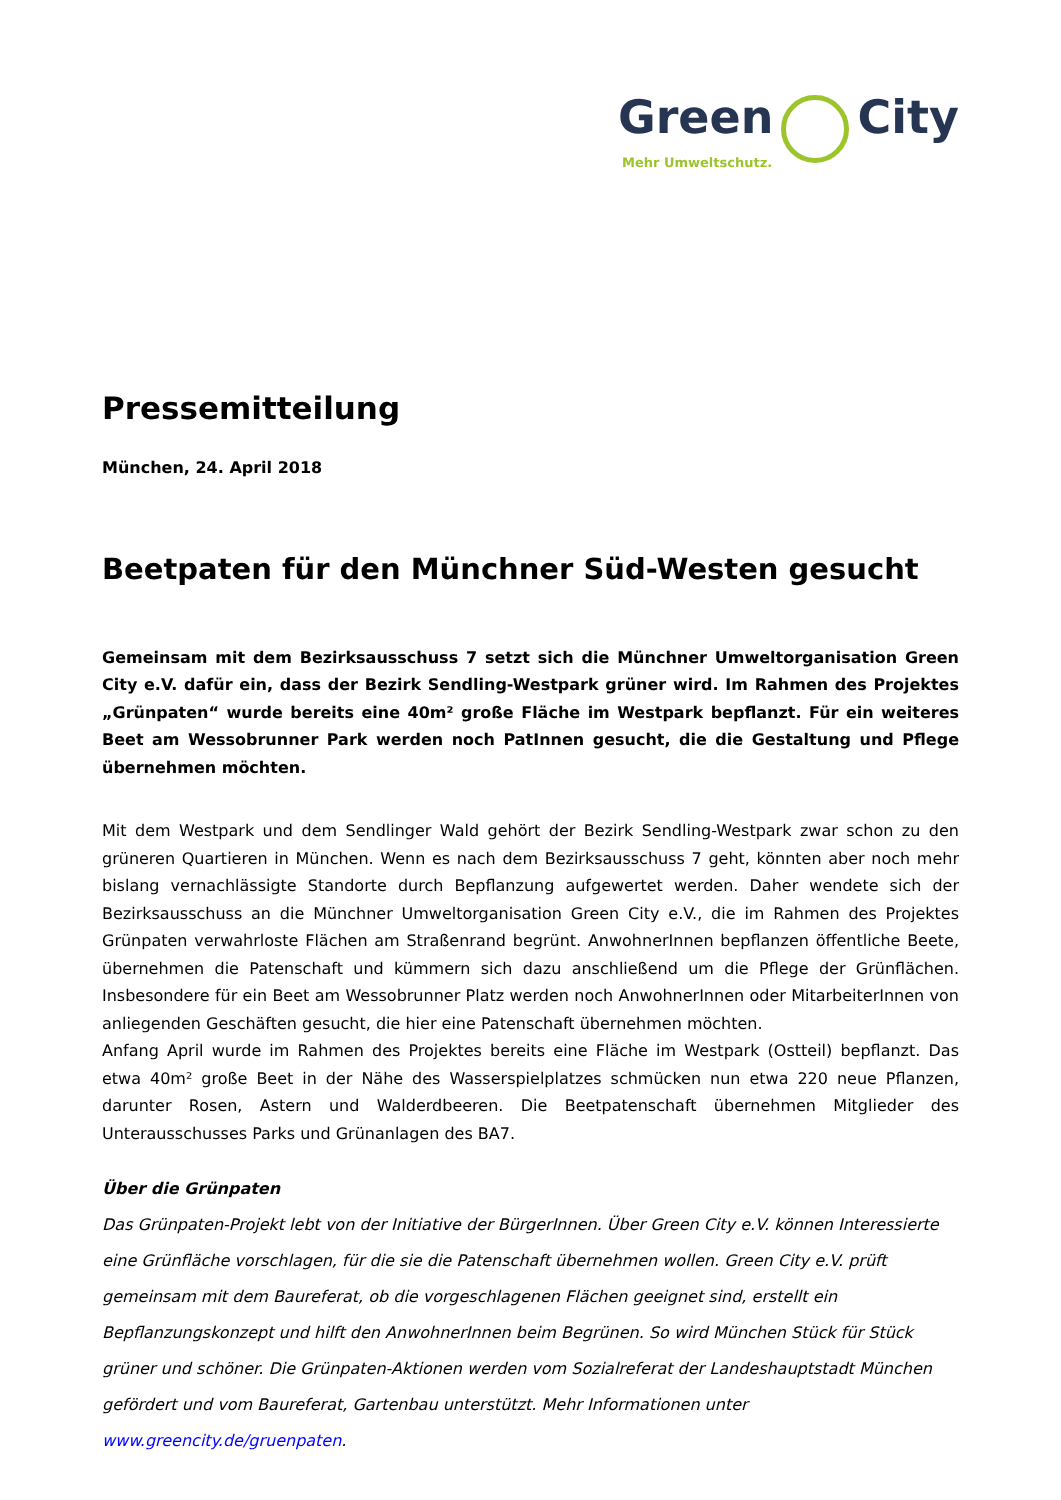Green City
Mehr Umweltschutz.
Pressemitteilung
München, 24. April 2018
Beetpaten für den Münchner Süd-Westen gesucht
Gemeinsam mit dem Bezirksausschuss 7 setzt sich die Münchner Umweltorganisation Green City e.V. dafür ein, dass der Bezirk Sendling-Westpark grüner wird. Im Rahmen des Projektes „Grünpaten“ wurde bereits eine 40m² große Fläche im Westpark bepflanzt. Für ein weiteres Beet am Wessobrunner Park werden noch PatInnen gesucht, die die Gestaltung und Pflege übernehmen möchten.
Mit dem Westpark und dem Sendlinger Wald gehört der Bezirk Sendling-Westpark zwar schon zu den grüneren Quartieren in München. Wenn es nach dem Bezirksausschuss 7 geht, könnten aber noch mehr bislang vernachlässigte Standorte durch Bepflanzung aufgewertet werden. Daher wendete sich der Bezirksausschuss an die Münchner Umweltorganisation Green City e.V., die im Rahmen des Projektes Grünpaten verwahrloste Flächen am Straßenrand begrünt. AnwohnerInnen bepflanzen öffentliche Beete, übernehmen die Patenschaft und kümmern sich dazu anschließend um die Pflege der Grünflächen. Insbesondere für ein Beet am Wessobrunner Platz werden noch AnwohnerInnen oder MitarbeiterInnen von anliegenden Geschäften gesucht, die hier eine Patenschaft übernehmen möchten.
Anfang April wurde im Rahmen des Projektes bereits eine Fläche im Westpark (Ostteil) bepflanzt. Das etwa 40m² große Beet in der Nähe des Wasserspielplatzes schmücken nun etwa 220 neue Pflanzen, darunter Rosen, Astern und Walderdbeeren. Die Beetpatenschaft übernehmen Mitglieder des Unterausschusses Parks und Grünanlagen des BA7.
Über die Grünpaten
Das Grünpaten-Projekt lebt von der Initiative der BürgerInnen. Über Green City e.V. können Interessierte eine Grünfläche vorschlagen, für die sie die Patenschaft übernehmen wollen. Green City e.V. prüft gemeinsam mit dem Baureferat, ob die vorgeschlagenen Flächen geeignet sind, erstellt ein Bepflanzungskonzept und hilft den AnwohnerInnen beim Begrünen. So wird München Stück für Stück grüner und schöner. Die Grünpaten-Aktionen werden vom Sozialreferat der Landeshauptstadt München gefördert und vom Baureferat, Gartenbau unterstützt. Mehr Informationen unter www.greencity.de/gruenpaten.